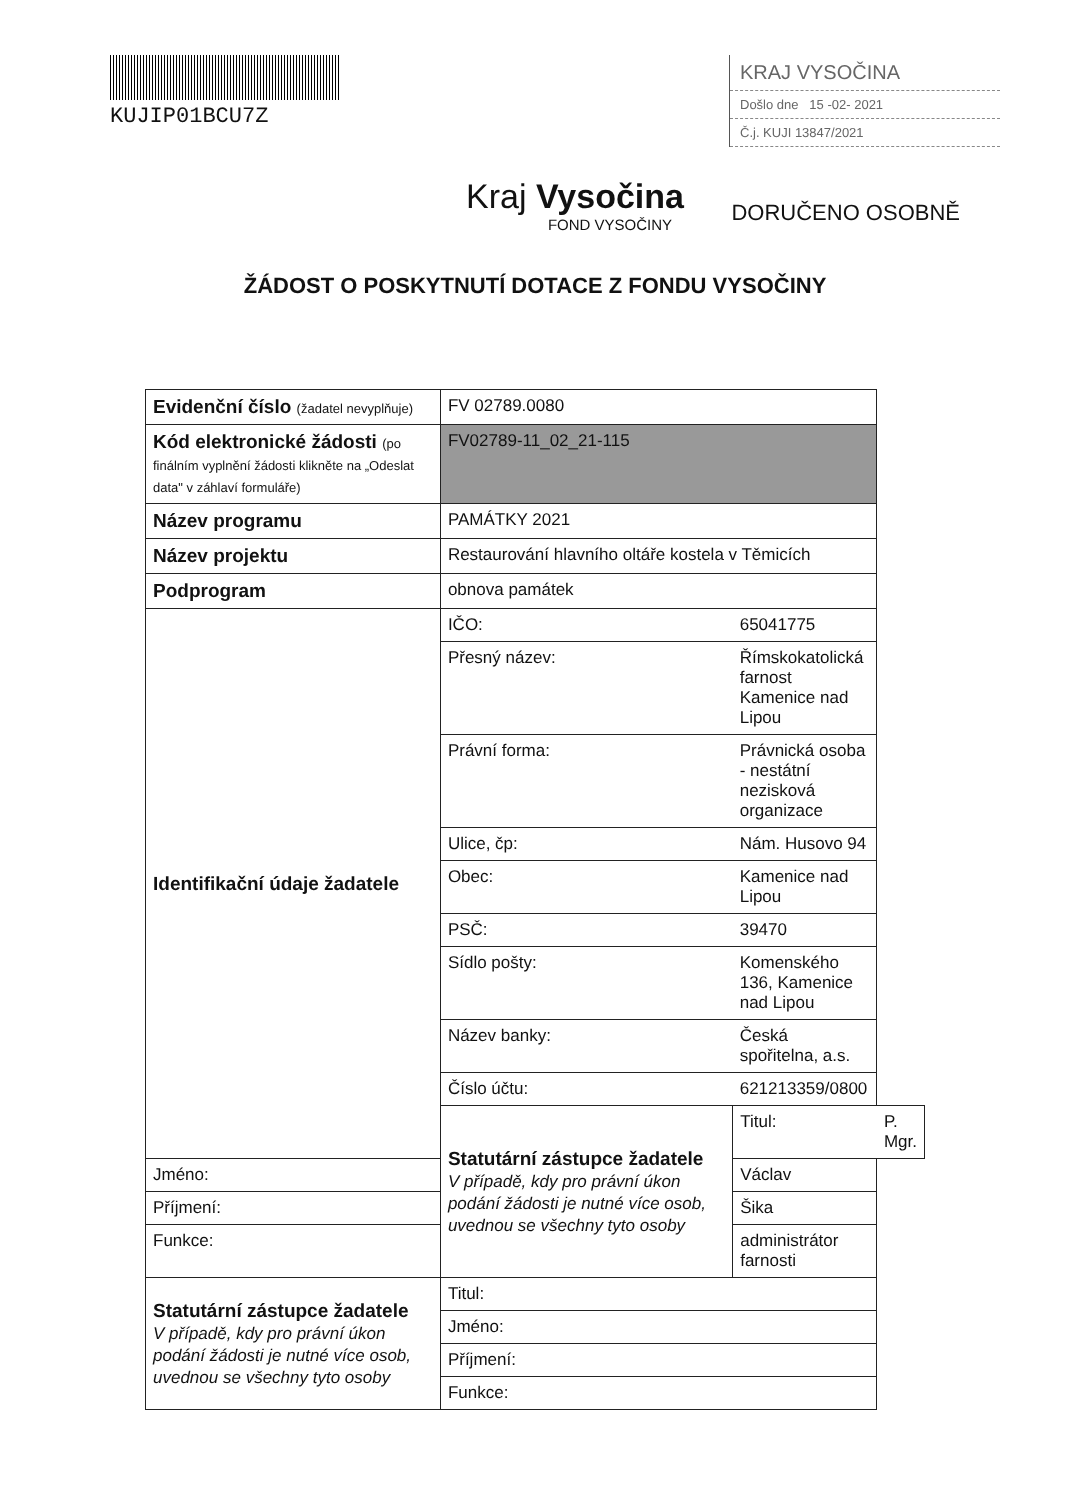KUJIP01BCU7Z KRAJ VYSOČINA
Došlo dne 15 -02- 2021
Č.j. KUJI 13847/2021
Kraj Vysočina
FOND VYSOČINY
DORUČENO OSOBNĚ
ŽÁDOST O POSKYTNUTÍ DOTACE Z FONDU VYSOČINY
| Evidenční číslo (žadatel nevyplňuje) | FV 02789.0080 | | |
| Kód elektronické žádosti (po finálním vyplnění žádosti klikněte na „Odeslat data" v záhlaví formuláře) | FV02789-11_02_21-115 | | |
| Název programu | PAMÁTKY 2021 | | |
| Název projektu | Restaurování hlavního oltáře kostela v Těmicích | | |
| Podprogram | obnova památek | | |
| Identifikační údaje žadatele | IČO: | 65041775 | |
| | Přesný název: | Římskokatolická farnost Kamenice nad Lipou | |
| | Právní forma: | Právnická osoba - nestátní nezisková organizace | |
| | Ulice, čp: | Nám. Husovo 94 | |
| | Obec: | Kamenice nad Lipou | |
| | PSČ: | 39470 | |
| | Sídlo pošty: | Komenského 136, Kamenice nad Lipou | |
| | Název banky: | Česká spořitelna, a.s. | |
| | Číslo účtu: | 621213359/0800 | |
| | Statutární zástupce žadatele V případě, kdy pro právní úkon podání žádosti je nutné více osob, uvednou se všechny tyto osoby | Titul: | P. Mgr. |
| Jméno: | | Václav | |
| Příjmení: | | Šika | |
| Funkce: | | administrátor farnosti | |
| Statutární zástupce žadatele V případě, kdy pro právní úkon podání žádosti je nutné více osob, uvednou se všechny tyto osoby | Titul: | | |
| | Jméno: | | |
| | Příjmení: | | |
| | Funkce: | | |